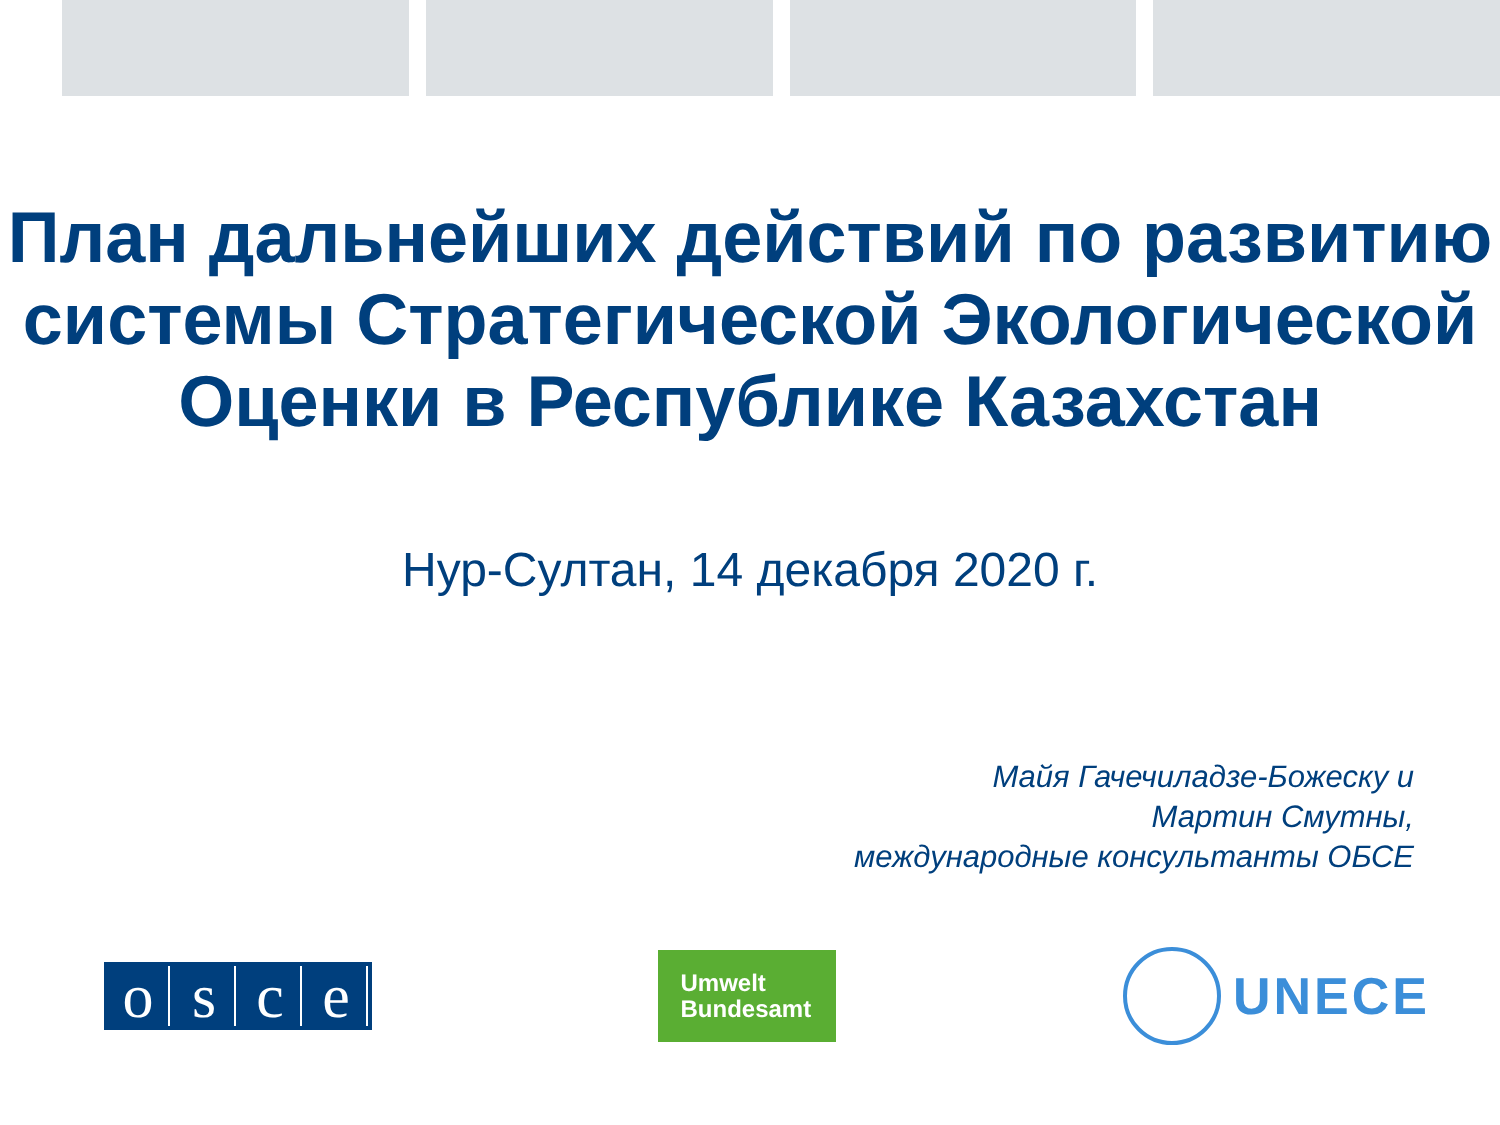План дальнейших действий по развитию системы Стратегической Экологической Оценки в Республике Казахстан
Нур-Султан, 14 декабря 2020 г.
Майя Гачечиладзе-Божеску и
Мартин Смутны,
международные консультанты ОБСЕ
osce
Umwelt
Bundesamt
UNECE